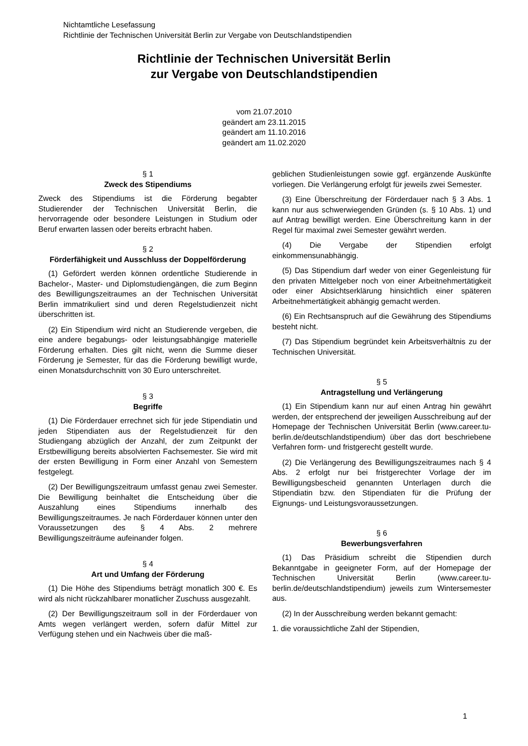Nichtamtliche Lesefassung
Richtlinie der Technischen Universität Berlin zur Vergabe von Deutschlandstipendien
Richtlinie der Technischen Universität Berlin
zur Vergabe von Deutschlandstipendien
vom 21.07.2010
geändert am 23.11.2015
geändert am 11.10.2016
geändert am 11.02.2020
§ 1
Zweck des Stipendiums
Zweck des Stipendiums ist die Förderung begabter Studierender der Technischen Universität Berlin, die hervorragende oder besondere Leistungen in Studium oder Beruf erwarten lassen oder bereits erbracht haben.
§ 2
Förderfähigkeit und Ausschluss der Doppelförderung
(1) Gefördert werden können ordentliche Studierende in Bachelor-, Master- und Diplomstudiengängen, die zum Beginn des Bewilligungszeitraumes an der Technischen Universität Berlin immatrikuliert sind und deren Regelstudienzeit nicht überschritten ist.
(2) Ein Stipendium wird nicht an Studierende vergeben, die eine andere begabungs- oder leistungsabhängige materielle Förderung erhalten. Dies gilt nicht, wenn die Summe dieser Förderung je Semester, für das die Förderung bewilligt wurde, einen Monatsdurchschnitt von 30 Euro unterschreitet.
§ 3
Begriffe
(1) Die Förderdauer errechnet sich für jede Stipendiatin und jeden Stipendiaten aus der Regelstudienzeit für den Studiengang abzüglich der Anzahl, der zum Zeitpunkt der Erstbewilligung bereits absolvierten Fachsemester. Sie wird mit der ersten Bewilligung in Form einer Anzahl von Semestern festgelegt.
(2) Der Bewilligungszeitraum umfasst genau zwei Semester. Die Bewilligung beinhaltet die Entscheidung über die Auszahlung eines Stipendiums innerhalb des Bewilligungszeitraumes. Je nach Förderdauer können unter den Voraussetzungen des § 4 Abs. 2 mehrere Bewilligungszeiträume aufeinander folgen.
§ 4
Art und Umfang der Förderung
(1) Die Höhe des Stipendiums beträgt monatlich 300 €. Es wird als nicht rückzahlbarer monatlicher Zuschuss ausgezahlt.
(2) Der Bewilligungszeitraum soll in der Förderdauer von Amts wegen verlängert werden, sofern dafür Mittel zur Verfügung stehen und ein Nachweis über die maß-
geblichen Studienleistungen sowie ggf. ergänzende Auskünfte vorliegen. Die Verlängerung erfolgt für jeweils zwei Semester.
(3) Eine Überschreitung der Förderdauer nach § 3 Abs. 1 kann nur aus schwerwiegenden Gründen (s. § 10 Abs. 1) und auf Antrag bewilligt werden. Eine Überschreitung kann in der Regel für maximal zwei Semester gewährt werden.
(4) Die Vergabe der Stipendien erfolgt einkommensunabhängig.
(5) Das Stipendium darf weder von einer Gegenleistung für den privaten Mittelgeber noch von einer Arbeitnehmertätigkeit oder einer Absichtserklärung hinsichtlich einer späteren Arbeitnehmertätigkeit abhängig gemacht werden.
(6) Ein Rechtsanspruch auf die Gewährung des Stipendiums besteht nicht.
(7) Das Stipendium begründet kein Arbeitsverhältnis zu der Technischen Universität.
§ 5
Antragstellung und Verlängerung
(1) Ein Stipendium kann nur auf einen Antrag hin gewährt werden, der entsprechend der jeweiligen Ausschreibung auf der Homepage der Technischen Universität Berlin (www.career.tu-berlin.de/deutschlandstipendium) über das dort beschriebene Verfahren form- und fristgerecht gestellt wurde.
(2) Die Verlängerung des Bewilligungszeitraumes nach § 4 Abs. 2 erfolgt nur bei fristgerechter Vorlage der im Bewilligungsbescheid genannten Unterlagen durch die Stipendiatin bzw. den Stipendiaten für die Prüfung der Eignungs- und Leistungsvoraussetzungen.
§ 6
Bewerbungsverfahren
(1) Das Präsidium schreibt die Stipendien durch Bekanntgabe in geeigneter Form, auf der Homepage der Technischen Universität Berlin (www.career.tu-berlin.de/deutschlandstipendium) jeweils zum Wintersemester aus.
(2) In der Ausschreibung werden bekannt gemacht:
1. die voraussichtliche Zahl der Stipendien,
1